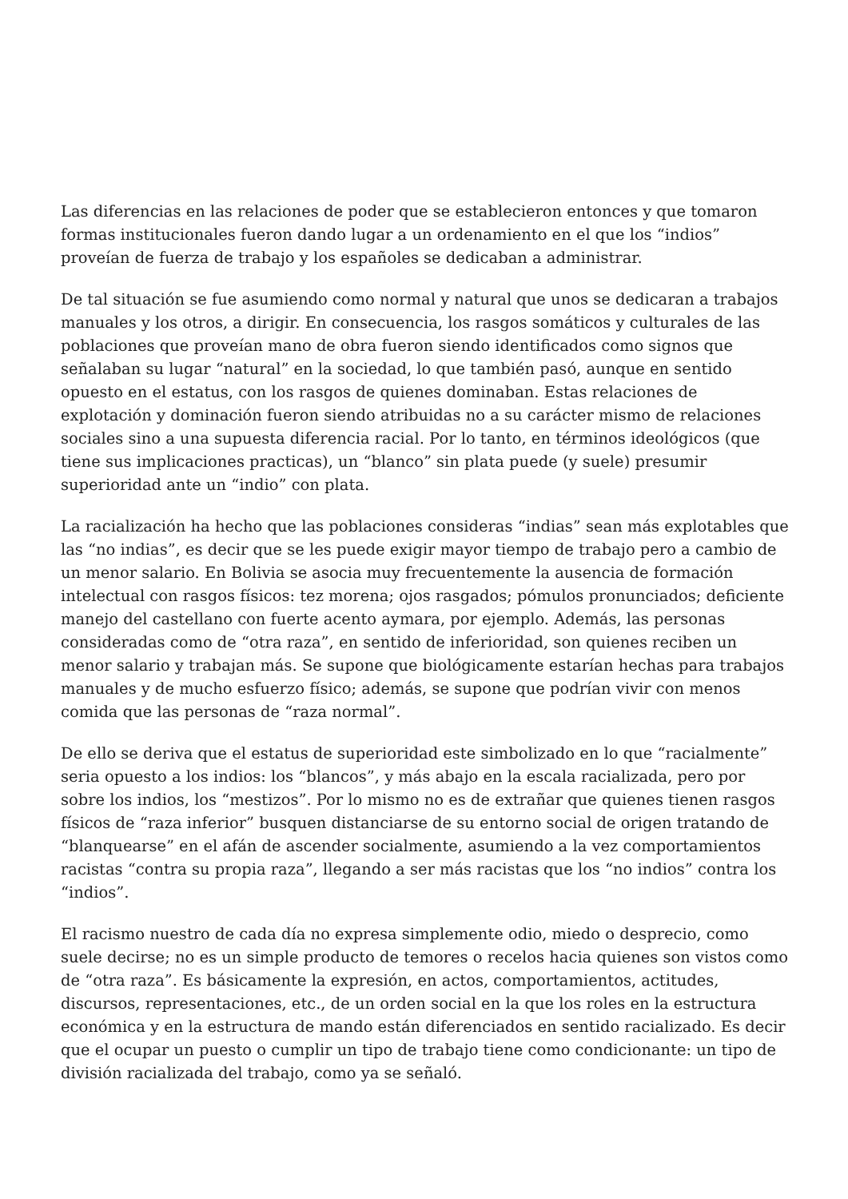Las diferencias en las relaciones de poder que se establecieron entonces y que tomaron formas institucionales fueron dando lugar a un ordenamiento en el que los “indios” proveían de fuerza de trabajo y los españoles se dedicaban a administrar.
De tal situación se fue asumiendo como normal y natural que unos se dedicaran a trabajos manuales y los otros, a dirigir. En consecuencia, los rasgos somáticos y culturales de las poblaciones que proveían mano de obra fueron siendo identificados como signos que señalaban su lugar “natural” en la sociedad, lo que también pasó, aunque en sentido opuesto en el estatus, con los rasgos de quienes dominaban. Estas relaciones de explotación y dominación fueron siendo atribuidas no a su carácter mismo de relaciones sociales sino a una supuesta diferencia racial. Por lo tanto, en términos ideológicos (que tiene sus implicaciones practicas), un “blanco” sin plata puede (y suele) presumir superioridad ante un “indio” con plata.
La racialización ha hecho que las poblaciones consideras “indias” sean más explotables que las “no indias”, es decir que se les puede exigir mayor tiempo de trabajo pero a cambio de un menor salario. En Bolivia se asocia muy frecuentemente la ausencia de formación intelectual con rasgos físicos: tez morena; ojos rasgados; pómulos pronunciados; deficiente manejo del castellano con fuerte acento aymara, por ejemplo. Además, las personas consideradas como de “otra raza”, en sentido de inferioridad, son quienes reciben un menor salario y trabajan más. Se supone que biológicamente estarían hechas para trabajos manuales y de mucho esfuerzo físico; además, se supone que podrían vivir con menos comida que las personas de “raza normal”.
De ello se deriva que el estatus de superioridad este simbolizado en lo que “racialmente” seria opuesto a los indios: los “blancos”, y más abajo en la escala racializada, pero por sobre los indios, los “mestizos”. Por lo mismo no es de extrañar que quienes tienen rasgos físicos de “raza inferior” busquen distanciarse de su entorno social de origen tratando de “blanquearse” en el afán de ascender socialmente, asumiendo a la vez comportamientos racistas “contra su propia raza”, llegando a ser más racistas que los “no indios” contra los “indios”.
El racismo nuestro de cada día no expresa simplemente odio, miedo o desprecio, como suele decirse; no es un simple producto de temores o recelos hacia quienes son vistos como de “otra raza”. Es básicamente la expresión, en actos, comportamientos, actitudes, discursos, representaciones, etc., de un orden social en la que los roles en la estructura económica y en la estructura de mando están diferenciados en sentido racializado. Es decir que el ocupar un puesto o cumplir un tipo de trabajo tiene como condicionante: un tipo de división racializada del trabajo, como ya se señaló.